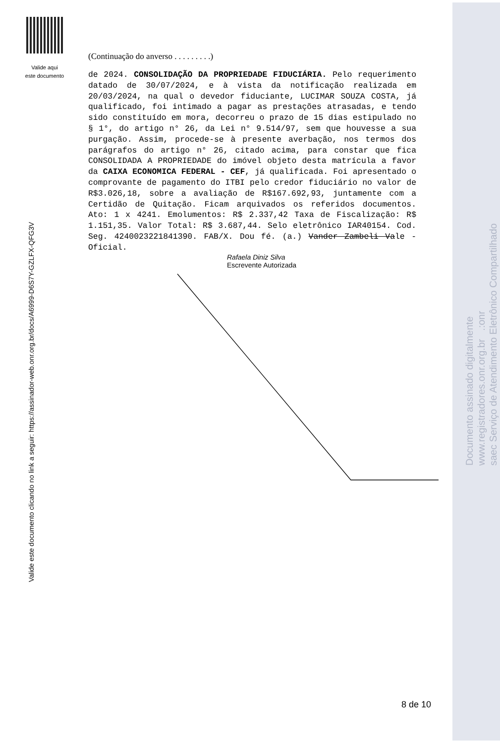Valide aqui
este documento
Valide este documento clicando no link a seguir: https://assinador-web.onr.org.br/docs/A6999-D6S7Y-GZLFX-QFG3V
Documento assinado digitalmente
www.registradores.onr.org.br .:onr
saec Serviço de Atendimento Eletrônico Compartilhado
(Continuação do anverso . . . . . . . . .)
de 2024. CONSOLIDAÇÃO DA PROPRIEDADE FIDUCIÁRIA. Pelo requerimento datado de 30/07/2024, e à vista da notificação realizada em 20/03/2024, na qual o devedor fiduciante, LUCIMAR SOUZA COSTA, já qualificado, foi intimado a pagar as prestações atrasadas, e tendo sido constituído em mora, decorreu o prazo de 15 dias estipulado no § 1°, do artigo n° 26, da Lei n° 9.514/97, sem que houvesse a sua purgação. Assim, procede-se à presente averbação, nos termos dos parágrafos do artigo n° 26, citado acima, para constar que fica CONSOLIDADA A PROPRIEDADE do imóvel objeto desta matrícula a favor da CAIXA ECONOMICA FEDERAL - CEF, já qualificada. Foi apresentado o comprovante de pagamento do ITBI pelo credor fiduciário no valor de R$3.026,18, sobre a avaliação de R$167.692,93, juntamente com a Certidão de Quitação. Ficam arquivados os referidos documentos. Ato: 1 x 4241. Emolumentos: R$ 2.337,42 Taxa de Fiscalização: R$ 1.151,35. Valor Total: R$ 3.687,44. Selo eletrônico IAR40154. Cod. Seg. 4240023221841390. FAB/X. Dou fé. (a.) Vander Zambeli Vale - Oficial.
Rafaela Diniz Silva
Escrevente Autorizada
8 de 10